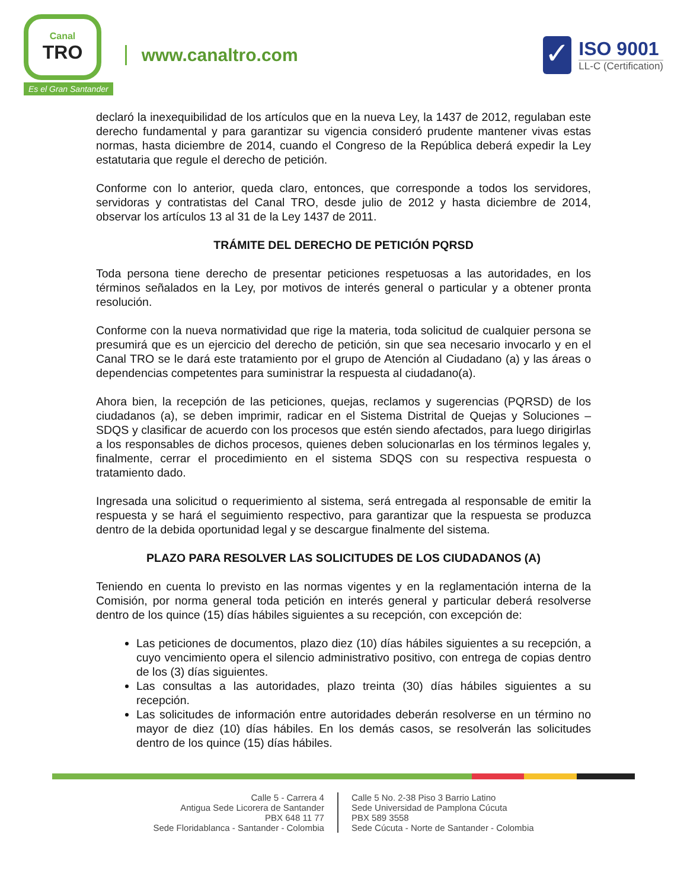Canal
TRO
Es el Gran Santander
www.canaltro.com
✓
ISO 9001
LL-C (Certification)
declaró la inexequibilidad de los artículos que en la nueva Ley, la 1437 de 2012, regulaban este derecho fundamental y para garantizar su vigencia consideró prudente mantener vivas estas normas, hasta diciembre de 2014, cuando el Congreso de la República deberá expedir la Ley estatutaria que regule el derecho de petición.
Conforme con lo anterior, queda claro, entonces, que corresponde a todos los servidores, servidoras y contratistas del Canal TRO, desde julio de 2012 y hasta diciembre de 2014, observar los artículos 13 al 31 de la Ley 1437 de 2011.
TRÁMITE DEL DERECHO DE PETICIÓN PQRSD
Toda persona tiene derecho de presentar peticiones respetuosas a las autoridades, en los términos señalados en la Ley, por motivos de interés general o particular y a obtener pronta resolución.
Conforme con la nueva normatividad que rige la materia, toda solicitud de cualquier persona se presumirá que es un ejercicio del derecho de petición, sin que sea necesario invocarlo y en el Canal TRO se le dará este tratamiento por el grupo de Atención al Ciudadano (a) y las áreas o dependencias competentes para suministrar la respuesta al ciudadano(a).
Ahora bien, la recepción de las peticiones, quejas, reclamos y sugerencias (PQRSD) de los ciudadanos (a), se deben imprimir, radicar en el Sistema Distrital de Quejas y Soluciones – SDQS y clasificar de acuerdo con los procesos que estén siendo afectados, para luego dirigirlas a los responsables de dichos procesos, quienes deben solucionarlas en los términos legales y, finalmente, cerrar el procedimiento en el sistema SDQS con su respectiva respuesta o tratamiento dado.
Ingresada una solicitud o requerimiento al sistema, será entregada al responsable de emitir la respuesta y se hará el seguimiento respectivo, para garantizar que la respuesta se produzca dentro de la debida oportunidad legal y se descargue finalmente del sistema.
PLAZO PARA RESOLVER LAS SOLICITUDES DE LOS CIUDADANOS (A)
Teniendo en cuenta lo previsto en las normas vigentes y en la reglamentación interna de la Comisión, por norma general toda petición en interés general y particular deberá resolverse dentro de los quince (15) días hábiles siguientes a su recepción, con excepción de:
Las peticiones de documentos, plazo diez (10) días hábiles siguientes a su recepción, a cuyo vencimiento opera el silencio administrativo positivo, con entrega de copias dentro de los (3) días siguientes.
Las consultas a las autoridades, plazo treinta (30) días hábiles siguientes a su recepción.
Las solicitudes de información entre autoridades deberán resolverse en un término no mayor de diez (10) días hábiles. En los demás casos, se resolverán las solicitudes dentro de los quince (15) días hábiles.
Calle 5 - Carrera 4
Antigua Sede Licorera de Santander
PBX 648 11 77
Sede Floridablanca - Santander - Colombia
Calle 5 No. 2-38 Piso 3 Barrio Latino
Sede Universidad de Pamplona Cúcuta
PBX 589 3558
Sede Cúcuta - Norte de Santander - Colombia